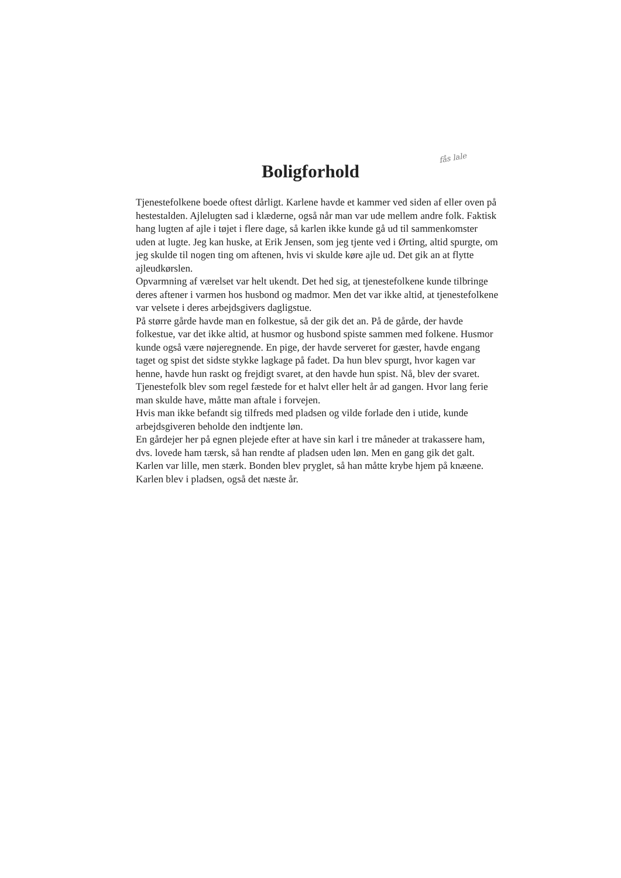fås lale
Boligforhold
Tjenestefolkene boede oftest dårligt. Karlene havde et kammer ved siden af eller oven på hestestalden. Ajlelugten sad i klæderne, også når man var ude mellem andre folk. Faktisk hang lugten af ajle i tøjet i flere dage, så karlen ikke kunde gå ud til sammenkomster uden at lugte. Jeg kan huske, at Erik Jensen, som jeg tjente ved i Ørting, altid spurgte, om jeg skulde til nogen ting om aftenen, hvis vi skulde køre ajle ud. Det gik an at flytte ajleudkørslen.
Opvarmning af værelset var helt ukendt. Det hed sig, at tjenestefolkene kunde tilbringe deres aftener i varmen hos husbond og madmor. Men det var ikke altid, at tjenestefolkene var velsete i deres arbejdsgivers dagligstue.
På større gårde havde man en folkestue, så der gik det an. På de gårde, der havde folkestue, var det ikke altid, at husmor og husbond spiste sammen med folkene. Husmor kunde også være nøjeregnende. En pige, der havde serveret for gæster, havde engang taget og spist det sidste stykke lagkage på fadet. Da hun blev spurgt, hvor kagen var henne, havde hun raskt og frejdigt svaret, at den havde hun spist. Nå, blev der svaret.
Tjenestefolk blev som regel fæstede for et halvt eller helt år ad gangen. Hvor lang ferie man skulde have, måtte man aftale i forvejen.
Hvis man ikke befandt sig tilfreds med pladsen og vilde forlade den i utide, kunde arbejdsgiveren beholde den indtjente løn.
En gårdejer her på egnen plejede efter at have sin karl i tre måneder at trakassere ham, dvs. lovede ham tærsk, så han rendte af pladsen uden løn. Men en gang gik det galt. Karlen var lille, men stærk. Bonden blev pryglet, så han måtte krybe hjem på knæene. Karlen blev i pladsen, også det næste år.